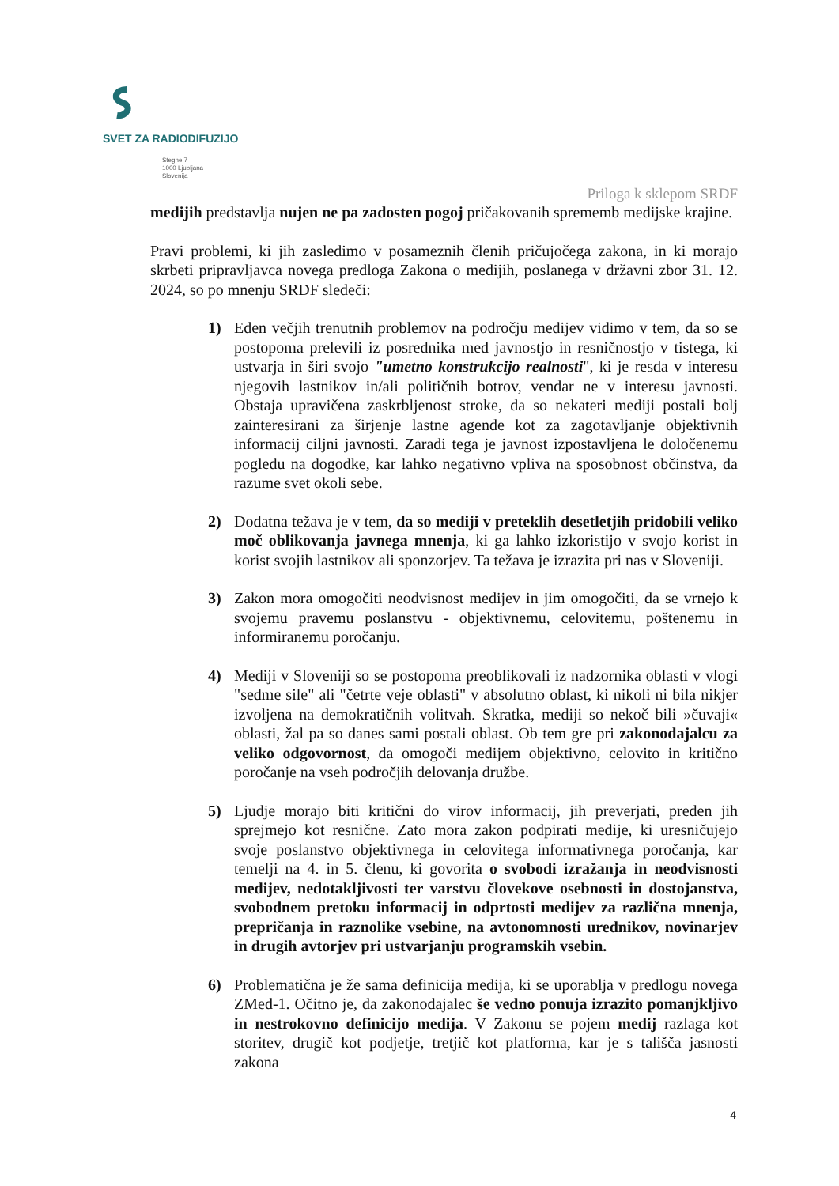SVET ZA RADIODIFUZIJO
Stegne 7
1000 Ljubljana
Slovenija
Priloga k sklepom SRDF
medijih predstavlja nujen ne pa zadosten pogoj pričakovanih sprememb medijske krajine.
Pravi problemi, ki jih zasledimo v posameznih členih pričujočega zakona, in ki morajo skrbeti pripravljavca novega predloga Zakona o medijih, poslanega v državni zbor 31. 12. 2024, so po mnenju SRDF sledeči:
1) Eden večjih trenutnih problemov na področju medijev vidimo v tem, da so se postopoma prelevili iz posrednika med javnostjo in resničnostjo v tistega, ki ustvarja in širi svojo "umetno konstrukcijo realnosti", ki je resda v interesu njegovih lastnikov in/ali političnih botrov, vendar ne v interesu javnosti. Obstaja upravičena zaskrbljenost stroke, da so nekateri mediji postali bolj zainteresirani za širjenje lastne agende kot za zagotavljanje objektivnih informacij ciljni javnosti. Zaradi tega je javnost izpostavljena le določenemu pogledu na dogodke, kar lahko negativno vpliva na sposobnost občinstva, da razume svet okoli sebe.
2) Dodatna težava je v tem, da so mediji v preteklih desetletjih pridobili veliko moč oblikovanja javnega mnenja, ki ga lahko izkoristijo v svojo korist in korist svojih lastnikov ali sponzorjev. Ta težava je izrazita pri nas v Sloveniji.
3) Zakon mora omogočiti neodvisnost medijev in jim omogočiti, da se vrnejo k svojemu pravemu poslanstvu - objektivnemu, celovitemu, poštenemu in informiranemu poročanju.
4) Mediji v Sloveniji so se postopoma preoblikovali iz nadzornika oblasti v vlogi "sedme sile" ali "četrte veje oblasti" v absolutno oblast, ki nikoli ni bila nikjer izvoljena na demokratičnih volitvah. Skratka, mediji so nekoč bili »čuvaji« oblasti, žal pa so danes sami postali oblast. Ob tem gre pri zakonodajalcu za veliko odgovornost, da omogoči medijem objektivno, celovito in kritično poročanje na vseh področjih delovanja družbe.
5) Ljudje morajo biti kritični do virov informacij, jih preverjati, preden jih sprejmejo kot resnične. Zato mora zakon podpirati medije, ki uresničujejo svoje poslanstvo objektivnega in celovitega informativnega poročanja, kar temelji na 4. in 5. členu, ki govorita o svobodi izražanja in neodvisnosti medijev, nedotakljivosti ter varstvu človekove osebnosti in dostojanstva, svobodnem pretoku informacij in odprtosti medijev za različna mnenja, prepričanja in raznolike vsebine, na avtonomnosti urednikov, novinarjev in drugih avtorjev pri ustvarjanju programskih vsebin.
6) Problematična je že sama definicija medija, ki se uporablja v predlogu novega ZMed-1. Očitno je, da zakonodajalec še vedno ponuja izrazito pomanjkljivo in nestrokovno definicijo medija. V Zakonu se pojem medij razlaga kot storitev, drugič kot podjetje, tretjič kot platforma, kar je s tališča jasnosti zakona
4